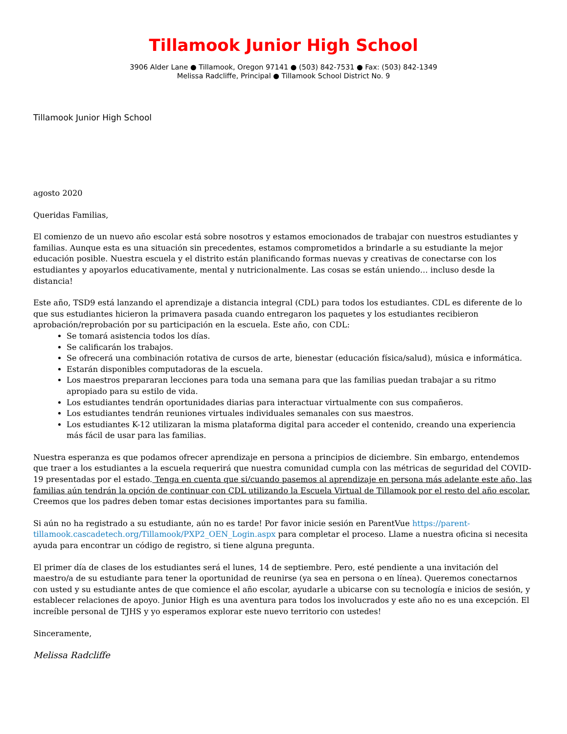Tillamook Junior High School
3906 Alder Lane ● Tillamook, Oregon 97141 ● (503) 842-7531 ● Fax: (503) 842-1349
Melissa Radcliffe, Principal ● Tillamook School District No. 9
Tillamook Junior High School
agosto 2020
Queridas Familias,
El comienzo de un nuevo año escolar está sobre nosotros y estamos emocionados de trabajar con nuestros estudiantes y familias. Aunque esta es una situación sin precedentes, estamos comprometidos a brindarle a su estudiante la mejor educación posible. Nuestra escuela y el distrito están planificando formas nuevas y creativas de conectarse con los estudiantes y apoyarlos educativamente, mental y nutricionalmente. Las cosas se están uniendo… incluso desde la distancia!
Este año, TSD9 está lanzando el aprendizaje a distancia integral (CDL) para todos los estudiantes. CDL es diferente de lo que sus estudiantes hicieron la primavera pasada cuando entregaron los paquetes y los estudiantes recibieron aprobación/reprobación por su participación en la escuela. Este año, con CDL:
Se tomará asistencia todos los días.
Se calificarán los trabajos.
Se ofrecerá una combinación rotativa de cursos de arte, bienestar (educación física/salud), música e informática.
Estarán disponibles computadoras de la escuela.
Los maestros prepararan lecciones para toda una semana para que las familias puedan trabajar a su ritmo apropiado para su estilo de vida.
Los estudiantes tendrán oportunidades diarias para interactuar virtualmente con sus compañeros.
Los estudiantes tendrán reuniones virtuales individuales semanales con sus maestros.
Los estudiantes K-12 utilizaran la misma plataforma digital para acceder el contenido, creando una experiencia más fácil de usar para las familias.
Nuestra esperanza es que podamos ofrecer aprendizaje en persona a principios de diciembre. Sin embargo, entendemos que traer a los estudiantes a la escuela requerirá que nuestra comunidad cumpla con las métricas de seguridad del COVID-19 presentadas por el estado. Tenga en cuenta que si/cuando pasemos al aprendizaje en persona más adelante este año, las familias aún tendrán la opción de continuar con CDL utilizando la Escuela Virtual de Tillamook por el resto del año escolar. Creemos que los padres deben tomar estas decisiones importantes para su familia.
Si aún no ha registrado a su estudiante, aún no es tarde! Por favor inicie sesión en ParentVue https://parent-tillamook.cascadetech.org/Tillamook/PXP2_OEN_Login.aspx para completar el proceso. Llame a nuestra oficina si necesita ayuda para encontrar un código de registro, si tiene alguna pregunta.
El primer día de clases de los estudiantes será el lunes, 14 de septiembre. Pero, esté pendiente a una invitación del maestro/a de su estudiante para tener la oportunidad de reunirse (ya sea en persona o en línea). Queremos conectarnos con usted y su estudiante antes de que comience el año escolar, ayudarle a ubicarse con su tecnología e inicios de sesión, y establecer relaciones de apoyo. Junior High es una aventura para todos los involucrados y este año no es una excepción. El increíble personal de TJHS y yo esperamos explorar este nuevo territorio con ustedes!
Sinceramente,
Melissa Radcliffe